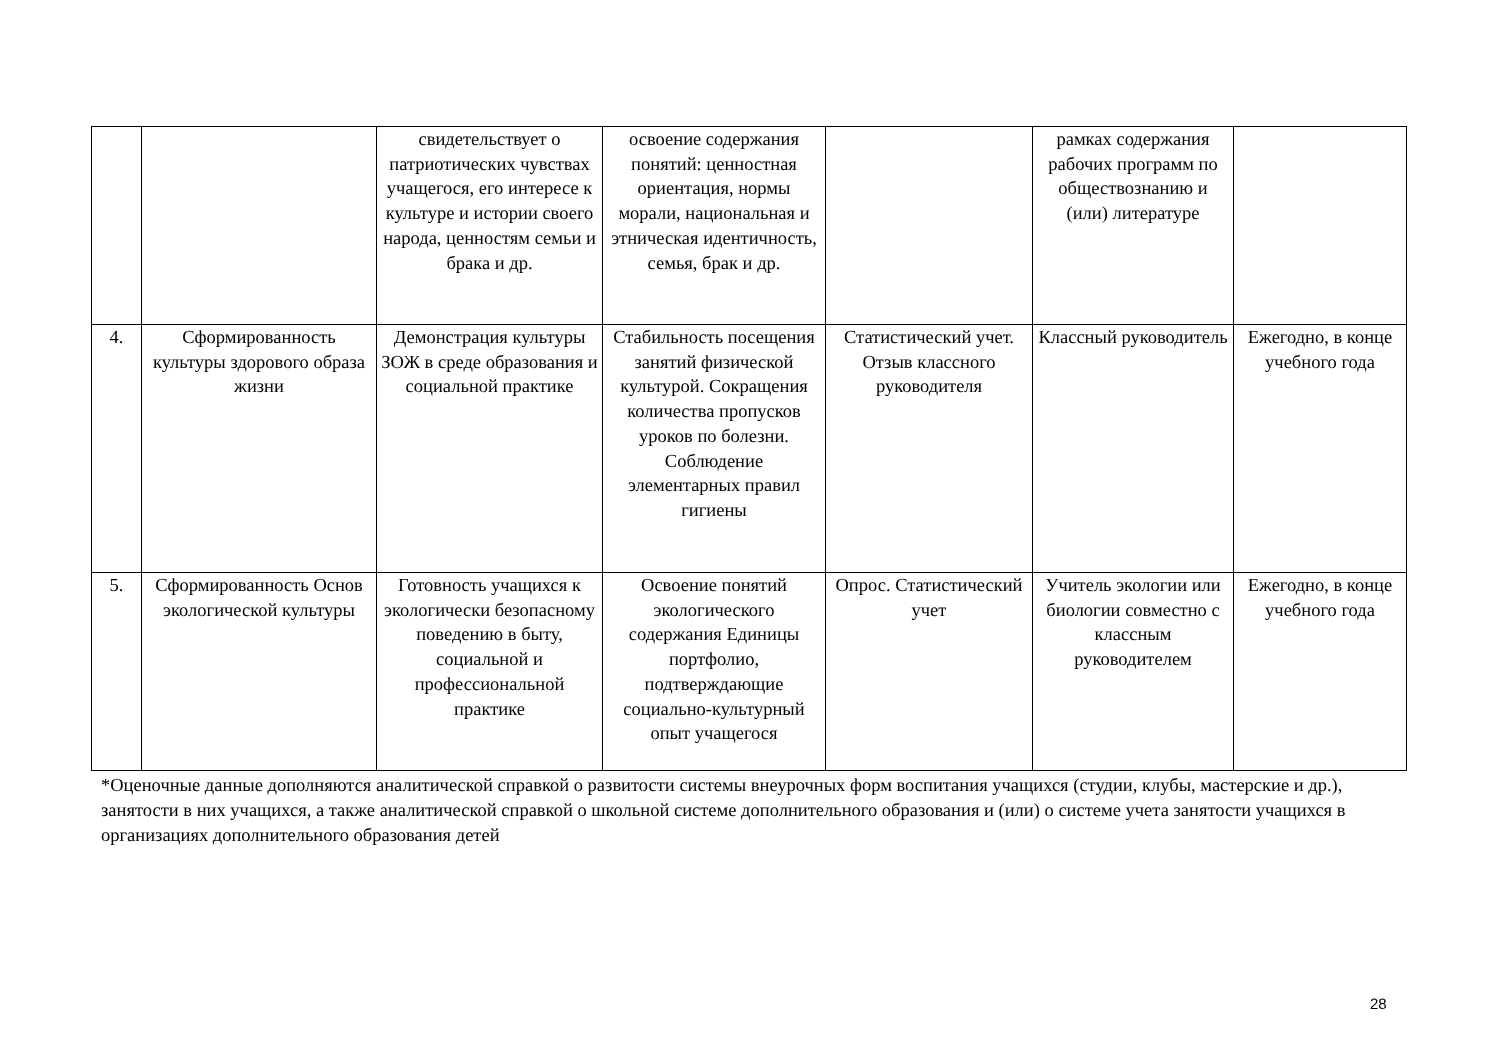| | | свидетельствует о патриотических чувствах учащегося, его интересе к культуре и истории своего народа, ценностям семьи и брака и др. | освоение содержания понятий: ценностная ориентация, нормы морали, национальная и этническая идентичность, семья, брак и др. | | рамках содержания рабочих программ по обществознанию и (или) литературе | |
| 4. | Сформированность культуры здорового образа жизни | Демонстрация культуры ЗОЖ в среде образования и социальной практике | Стабильность посещения занятий физической культурой. Сокращения количества пропусков уроков по болезни. Соблюдение элементарных правил гигиены | Статистический учет. Отзыв классного руководителя | Классный руководитель | Ежегодно, в конце учебного года |
| 5. | Сформированность Основ экологической культуры | Готовность учащихся к экологически безопасному поведению в быту, социальной и профессиональной практике | Освоение понятий экологического содержания Единицы портфолио, подтверждающие социально-культурный опыт учащегося | Опрос. Статистический учет | Учитель экологии или биологии совместно с классным руководителем | Ежегодно, в конце учебного года |
*Оценочные данные дополняются аналитической справкой о развитости системы внеурочных форм воспитания учащихся (студии, клубы, мастерские и др.), занятости в них учащихся, а также аналитической справкой о школьной системе дополнительного образования и (или) о системе учета занятости учащихся в организациях дополнительного образования детей
28